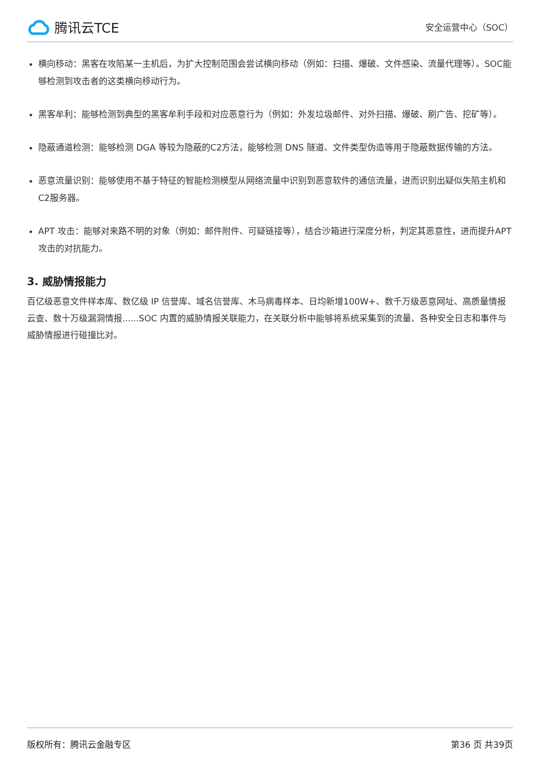腾讯云TCE
安全运营中心（SOC）
横向移动：黑客在攻陷某一主机后，为扩大控制范围会尝试横向移动（例如：扫描、爆破、文件感染、流量代理等）。SOC能够检测到攻击者的这类横向移动行为。
黑客牟利：能够检测到典型的黑客牟利手段和对应恶意行为（例如：外发垃圾邮件、对外扫描、爆破、刷广告、挖矿等）。
隐蔽通道检测：能够检测 DGA 等较为隐蔽的C2方法，能够检测 DNS 隧道、文件类型伪造等用于隐蔽数据传输的方法。
恶意流量识别：能够使用不基于特征的智能检测模型从网络流量中识别到恶意软件的通信流量，进而识别出疑似失陷主机和C2服务器。
APT 攻击：能够对来路不明的对象（例如：邮件附件、可疑链接等），结合沙箱进行深度分析，判定其恶意性，进而提升APT 攻击的对抗能力。
3. 威胁情报能力
百亿级恶意文件样本库、数亿级 IP 信誉库、域名信誉库、木马病毒样本、日均新增100W+、数千万级恶意网址、高质量情报云查、数十万级漏洞情报......SOC 内置的威胁情报关联能力，在关联分析中能够将系统采集到的流量、各种安全日志和事件与威胁情报进行碰撞比对。
版权所有：腾讯云金融专区 第36 页 共39页